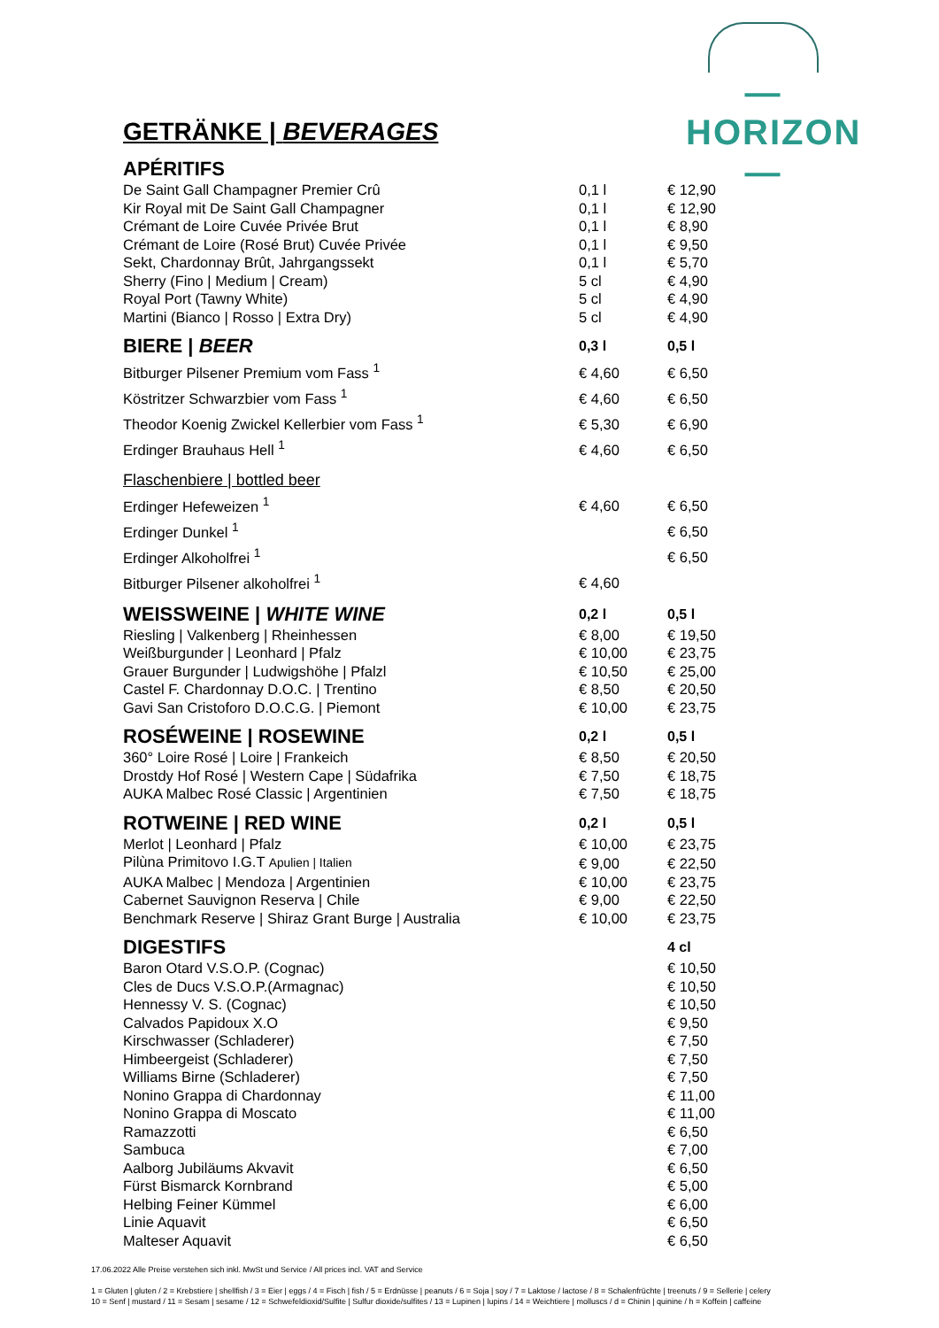—HORIZON—
GETRÄNKE | BEVERAGES
| APÉRITIFS | | |
| --- | --- | --- |
| De Saint Gall Champagner Premier Crû | 0,1 l | € 12,90 |
| Kir Royal mit De Saint Gall Champagner | 0,1 l | € 12,90 |
| Crémant de Loire Cuvée Privée Brut | 0,1 l | € 8,90 |
| Crémant de Loire (Rosé Brut) Cuvée Privée | 0,1 l | € 9,50 |
| Sekt, Chardonnay Brût, Jahrgangssekt | 0,1 l | € 5,70 |
| Sherry (Fino / Medium / Cream) | 5 cl | € 4,90 |
| Royal Port (Tawny White) | 5 cl | € 4,90 |
| Martini (Bianco / Rosso / Extra Dry) | 5 cl | € 4,90 |
| BIERE / BEER | 0,3 l | 0,5 l |
| Bitburger Pilsener Premium vom Fass <sup>1</sup> | € 4,60 | € 6,50 |
| Köstritzer Schwarzbier vom Fass <sup>1</sup> | € 4,60 | € 6,50 |
| Theodor Koenig Zwickel Kellerbier vom Fass <sup>1</sup> | € 5,30 | € 6,90 |
| Erdinger Brauhaus Hell <sup>1</sup> | € 4,60 | € 6,50 |
| Flaschenbiere / bottled beer | | |
| Erdinger Hefeweizen <sup>1</sup> | € 4,60 | € 6,50 |
| Erdinger Dunkel <sup>1</sup> | | € 6,50 |
| Erdinger Alkoholfrei <sup>1</sup> | | € 6,50 |
| Bitburger Pilsener alkoholfrei <sup>1</sup> | € 4,60 | |
| WEISSWEINE / WHITE WINE | 0,2 l | 0,5 l |
| Riesling / Valkenberg / Rheinhessen | € 8,00 | € 19,50 |
| Weißburgunder / Leonhard / Pfalz | € 10,00 | € 23,75 |
| Grauer Burgunder / Ludwigshöhe / Pfalzl | € 10,50 | € 25,00 |
| Castel F. Chardonnay D.O.C. / Trentino | € 8,50 | € 20,50 |
| Gavi San Cristoforo D.O.C.G. / Piemont | € 10,00 | € 23,75 |
| ROSÉWEINE / ROSEWINE | 0,2 l | 0,5 l |
| 360° Loire Rosé / Loire / Frankeich | € 8,50 | € 20,50 |
| Drostdy Hof Rosé / Western Cape / Südafrika | € 7,50 | € 18,75 |
| AUKA Malbec Rosé Classic / Argentinien | € 7,50 | € 18,75 |
| ROTWEINE / RED WINE | 0,2 l | 0,5 l |
| Merlot / Leonhard / Pfalz | € 10,00 | € 23,75 |
| Pilùna Primitovo I.G.T Apulien / Italien | € 9,00 | € 22,50 |
| AUKA Malbec / Mendoza / Argentinien | € 10,00 | € 23,75 |
| Cabernet Sauvignon Reserva / Chile | € 9,00 | € 22,50 |
| Benchmark Reserve / Shiraz Grant Burge / Australia | € 10,00 | € 23,75 |
| DIGESTIFS | | 4 cl |
| Baron Otard V.S.O.P. (Cognac) | | € 10,50 |
| Cles de Ducs V.S.O.P.(Armagnac) | | € 10,50 |
| Hennessy V. S. (Cognac) | | € 10,50 |
| Calvados Papidoux X.O | | € 9,50 |
| Kirschwasser (Schladerer) | | € 7,50 |
| Himbeergeist (Schladerer) | | € 7,50 |
| Williams Birne (Schladerer) | | € 7,50 |
| Nonino Grappa di Chardonnay | | € 11,00 |
| Nonino Grappa di Moscato | | € 11,00 |
| Ramazzotti | | € 6,50 |
| Sambuca | | € 7,00 |
| Aalborg Jubiläums Akvavit | | € 6,50 |
| Fürst Bismarck Kornbrand | | € 5,00 |
| Helbing Feiner Kümmel | | € 6,00 |
| Linie Aquavit | | € 6,50 |
| Malteser Aquavit | | € 6,50 |
17.06.2022 Alle Preise verstehen sich inkl. MwSt und Service / All prices incl. VAT and Service
1 = Gluten | gluten / 2 = Krebstiere | shellfish / 3 = Eier | eggs / 4 = Fisch | fish / 5 = Erdnüsse | peanuts / 6 = Soja | soy / 7 = Laktose / lactose / 8 = Schalenfrüchte | treenuts / 9 = Sellerie | celery
10 = Senf | mustard / 11 = Sesam | sesame / 12 = Schwefeldioxid/Sulfite | Sulfur dioxide/sulfites / 13 = Lupinen | lupins / 14 = Weichtiere | molluscs / d = Chinin | quinine / h = Koffein | caffeine